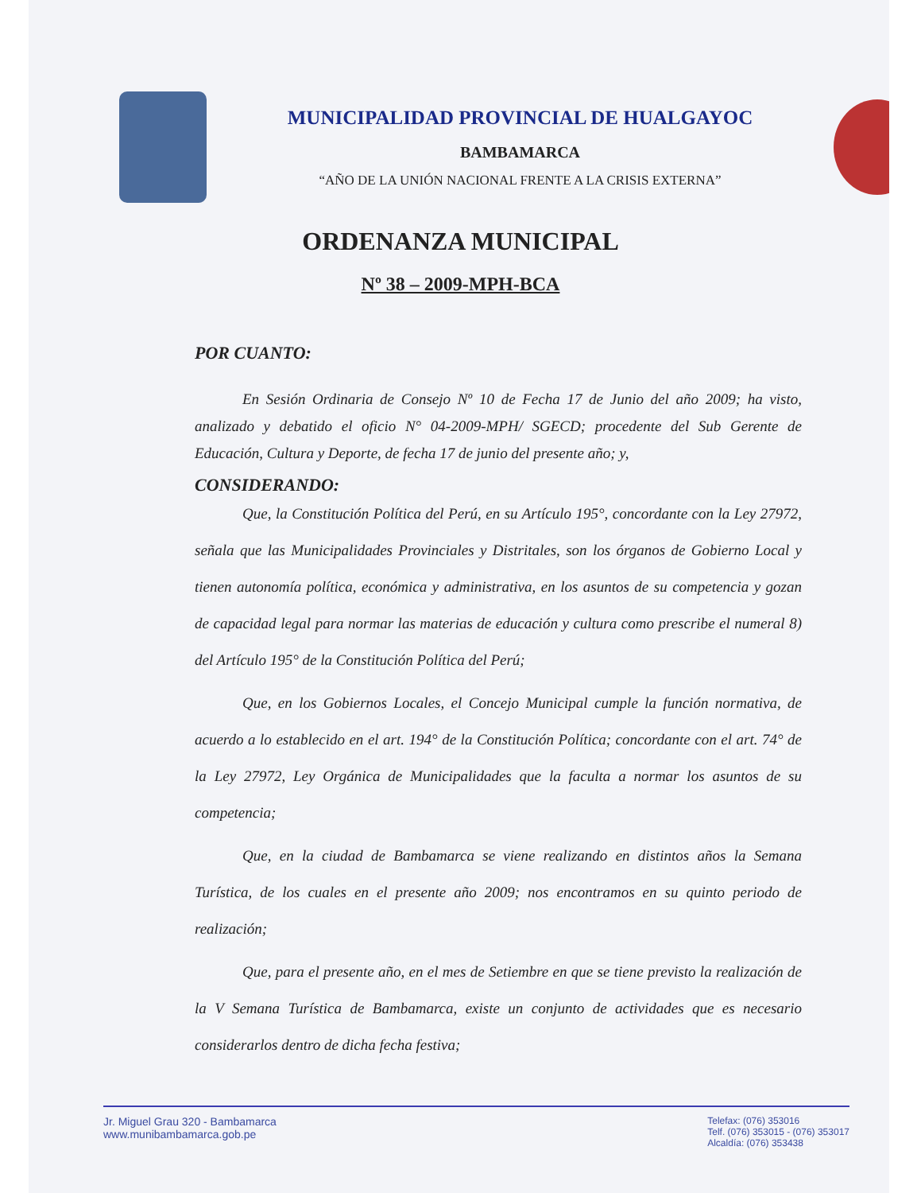MUNICIPALIDAD PROVINCIAL DE HUALGAYOC
BAMBAMARCA
“AÑO DE LA UNIÓN NACIONAL FRENTE A LA CRISIS EXTERNA”
ORDENANZA MUNICIPAL
Nº 38 – 2009-MPH-BCA
POR CUANTO:
En Sesión Ordinaria de Consejo Nº 10 de Fecha 17 de Junio del año 2009; ha visto, analizado y debatido el oficio N° 04-2009-MPH/ SGECD; procedente del Sub Gerente de Educación, Cultura y Deporte, de fecha 17 de junio del presente año; y,
CONSIDERANDO:
Que, la Constitución Política del Perú, en su Artículo 195°, concordante con la Ley 27972, señala que las Municipalidades Provinciales y Distritales, son los órganos de Gobierno Local y tienen autonomía política, económica y administrativa, en los asuntos de su competencia y gozan de capacidad legal para normar las materias de educación y cultura como prescribe el numeral 8) del Artículo 195° de la Constitución Política del Perú;
Que, en los Gobiernos Locales, el Concejo Municipal cumple la función normativa, de acuerdo a lo establecido en el art. 194° de la Constitución Política; concordante con el art. 74° de la Ley 27972, Ley Orgánica de Municipalidades que la faculta a normar los asuntos de su competencia;
Que, en la ciudad de Bambamarca se viene realizando en distintos años la Semana Turística, de los cuales en el presente año 2009; nos encontramos en su quinto periodo de realización;
Que, para el presente año, en el mes de Setiembre en que se tiene previsto la realización de la V Semana Turística de Bambamarca, existe un conjunto de actividades que es necesario considerarlos dentro de dicha fecha festiva;
Jr. Miguel Grau 320 - Bambamarca
www.munibambamarca.gob.pe
Telefax: (076) 353016
Telf. (076) 353015 - (076) 353017
Alcaldía: (076) 353438